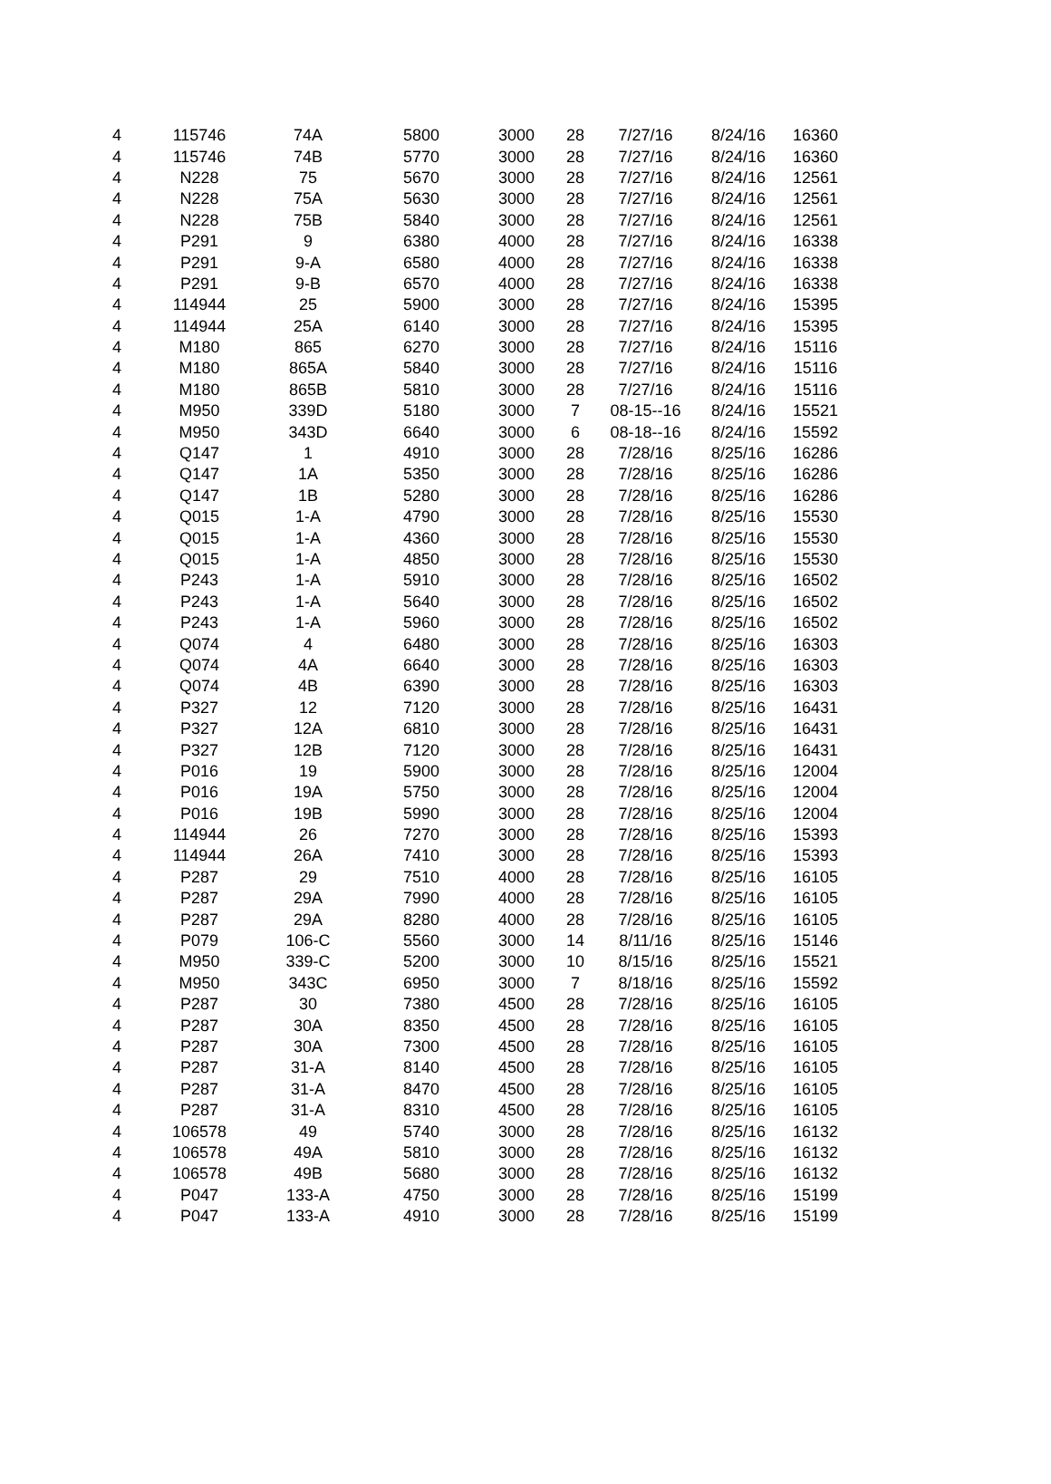| 4 | 115746 | 74A | 5800 | 3000 | 28 | 7/27/16 | 8/24/16 | 16360 |
| 4 | 115746 | 74B | 5770 | 3000 | 28 | 7/27/16 | 8/24/16 | 16360 |
| 4 | N228 | 75 | 5670 | 3000 | 28 | 7/27/16 | 8/24/16 | 12561 |
| 4 | N228 | 75A | 5630 | 3000 | 28 | 7/27/16 | 8/24/16 | 12561 |
| 4 | N228 | 75B | 5840 | 3000 | 28 | 7/27/16 | 8/24/16 | 12561 |
| 4 | P291 | 9 | 6380 | 4000 | 28 | 7/27/16 | 8/24/16 | 16338 |
| 4 | P291 | 9-A | 6580 | 4000 | 28 | 7/27/16 | 8/24/16 | 16338 |
| 4 | P291 | 9-B | 6570 | 4000 | 28 | 7/27/16 | 8/24/16 | 16338 |
| 4 | 114944 | 25 | 5900 | 3000 | 28 | 7/27/16 | 8/24/16 | 15395 |
| 4 | 114944 | 25A | 6140 | 3000 | 28 | 7/27/16 | 8/24/16 | 15395 |
| 4 | M180 | 865 | 6270 | 3000 | 28 | 7/27/16 | 8/24/16 | 15116 |
| 4 | M180 | 865A | 5840 | 3000 | 28 | 7/27/16 | 8/24/16 | 15116 |
| 4 | M180 | 865B | 5810 | 3000 | 28 | 7/27/16 | 8/24/16 | 15116 |
| 4 | M950 | 339D | 5180 | 3000 | 7 | 08-15--16 | 8/24/16 | 15521 |
| 4 | M950 | 343D | 6640 | 3000 | 6 | 08-18--16 | 8/24/16 | 15592 |
| 4 | Q147 | 1 | 4910 | 3000 | 28 | 7/28/16 | 8/25/16 | 16286 |
| 4 | Q147 | 1A | 5350 | 3000 | 28 | 7/28/16 | 8/25/16 | 16286 |
| 4 | Q147 | 1B | 5280 | 3000 | 28 | 7/28/16 | 8/25/16 | 16286 |
| 4 | Q015 | 1-A | 4790 | 3000 | 28 | 7/28/16 | 8/25/16 | 15530 |
| 4 | Q015 | 1-A | 4360 | 3000 | 28 | 7/28/16 | 8/25/16 | 15530 |
| 4 | Q015 | 1-A | 4850 | 3000 | 28 | 7/28/16 | 8/25/16 | 15530 |
| 4 | P243 | 1-A | 5910 | 3000 | 28 | 7/28/16 | 8/25/16 | 16502 |
| 4 | P243 | 1-A | 5640 | 3000 | 28 | 7/28/16 | 8/25/16 | 16502 |
| 4 | P243 | 1-A | 5960 | 3000 | 28 | 7/28/16 | 8/25/16 | 16502 |
| 4 | Q074 | 4 | 6480 | 3000 | 28 | 7/28/16 | 8/25/16 | 16303 |
| 4 | Q074 | 4A | 6640 | 3000 | 28 | 7/28/16 | 8/25/16 | 16303 |
| 4 | Q074 | 4B | 6390 | 3000 | 28 | 7/28/16 | 8/25/16 | 16303 |
| 4 | P327 | 12 | 7120 | 3000 | 28 | 7/28/16 | 8/25/16 | 16431 |
| 4 | P327 | 12A | 6810 | 3000 | 28 | 7/28/16 | 8/25/16 | 16431 |
| 4 | P327 | 12B | 7120 | 3000 | 28 | 7/28/16 | 8/25/16 | 16431 |
| 4 | P016 | 19 | 5900 | 3000 | 28 | 7/28/16 | 8/25/16 | 12004 |
| 4 | P016 | 19A | 5750 | 3000 | 28 | 7/28/16 | 8/25/16 | 12004 |
| 4 | P016 | 19B | 5990 | 3000 | 28 | 7/28/16 | 8/25/16 | 12004 |
| 4 | 114944 | 26 | 7270 | 3000 | 28 | 7/28/16 | 8/25/16 | 15393 |
| 4 | 114944 | 26A | 7410 | 3000 | 28 | 7/28/16 | 8/25/16 | 15393 |
| 4 | P287 | 29 | 7510 | 4000 | 28 | 7/28/16 | 8/25/16 | 16105 |
| 4 | P287 | 29A | 7990 | 4000 | 28 | 7/28/16 | 8/25/16 | 16105 |
| 4 | P287 | 29A | 8280 | 4000 | 28 | 7/28/16 | 8/25/16 | 16105 |
| 4 | P079 | 106-C | 5560 | 3000 | 14 | 8/11/16 | 8/25/16 | 15146 |
| 4 | M950 | 339-C | 5200 | 3000 | 10 | 8/15/16 | 8/25/16 | 15521 |
| 4 | M950 | 343C | 6950 | 3000 | 7 | 8/18/16 | 8/25/16 | 15592 |
| 4 | P287 | 30 | 7380 | 4500 | 28 | 7/28/16 | 8/25/16 | 16105 |
| 4 | P287 | 30A | 8350 | 4500 | 28 | 7/28/16 | 8/25/16 | 16105 |
| 4 | P287 | 30A | 7300 | 4500 | 28 | 7/28/16 | 8/25/16 | 16105 |
| 4 | P287 | 31-A | 8140 | 4500 | 28 | 7/28/16 | 8/25/16 | 16105 |
| 4 | P287 | 31-A | 8470 | 4500 | 28 | 7/28/16 | 8/25/16 | 16105 |
| 4 | P287 | 31-A | 8310 | 4500 | 28 | 7/28/16 | 8/25/16 | 16105 |
| 4 | 106578 | 49 | 5740 | 3000 | 28 | 7/28/16 | 8/25/16 | 16132 |
| 4 | 106578 | 49A | 5810 | 3000 | 28 | 7/28/16 | 8/25/16 | 16132 |
| 4 | 106578 | 49B | 5680 | 3000 | 28 | 7/28/16 | 8/25/16 | 16132 |
| 4 | P047 | 133-A | 4750 | 3000 | 28 | 7/28/16 | 8/25/16 | 15199 |
| 4 | P047 | 133-A | 4910 | 3000 | 28 | 7/28/16 | 8/25/16 | 15199 |